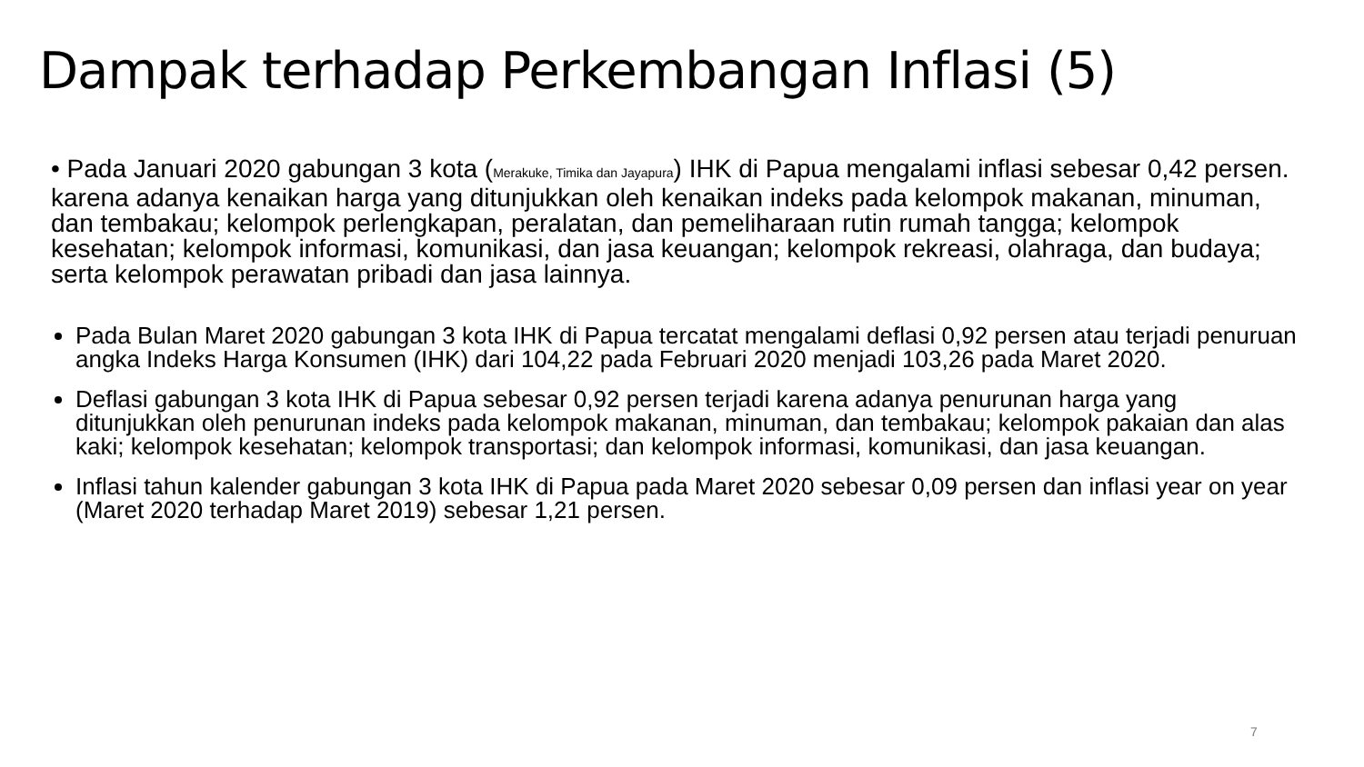Dampak terhadap Perkembangan Inflasi (5)
• Pada Januari 2020 gabungan 3 kota (Merakuke, Timika dan Jayapura) IHK di Papua mengalami inflasi sebesar 0,42 persen. karena adanya kenaikan harga yang ditunjukkan oleh kenaikan indeks pada kelompok makanan, minuman, dan tembakau; kelompok perlengkapan, peralatan, dan pemeliharaan rutin rumah tangga; kelompok kesehatan; kelompok informasi, komunikasi, dan jasa keuangan; kelompok rekreasi, olahraga, dan budaya; serta kelompok perawatan pribadi dan jasa lainnya.
Pada Bulan Maret 2020 gabungan 3 kota IHK di Papua tercatat mengalami deflasi 0,92 persen atau terjadi penuruan angka Indeks Harga Konsumen (IHK) dari 104,22 pada Februari 2020 menjadi 103,26 pada Maret 2020.
Deflasi gabungan 3 kota IHK di Papua sebesar 0,92 persen terjadi karena adanya penurunan harga yang ditunjukkan oleh penurunan indeks pada kelompok makanan, minuman, dan tembakau; kelompok pakaian dan alas kaki; kelompok kesehatan; kelompok transportasi; dan kelompok informasi, komunikasi, dan jasa keuangan.
Inflasi tahun kalender gabungan 3 kota IHK di Papua pada Maret 2020 sebesar 0,09 persen dan inflasi year on year (Maret 2020 terhadap Maret 2019) sebesar 1,21 persen.
7